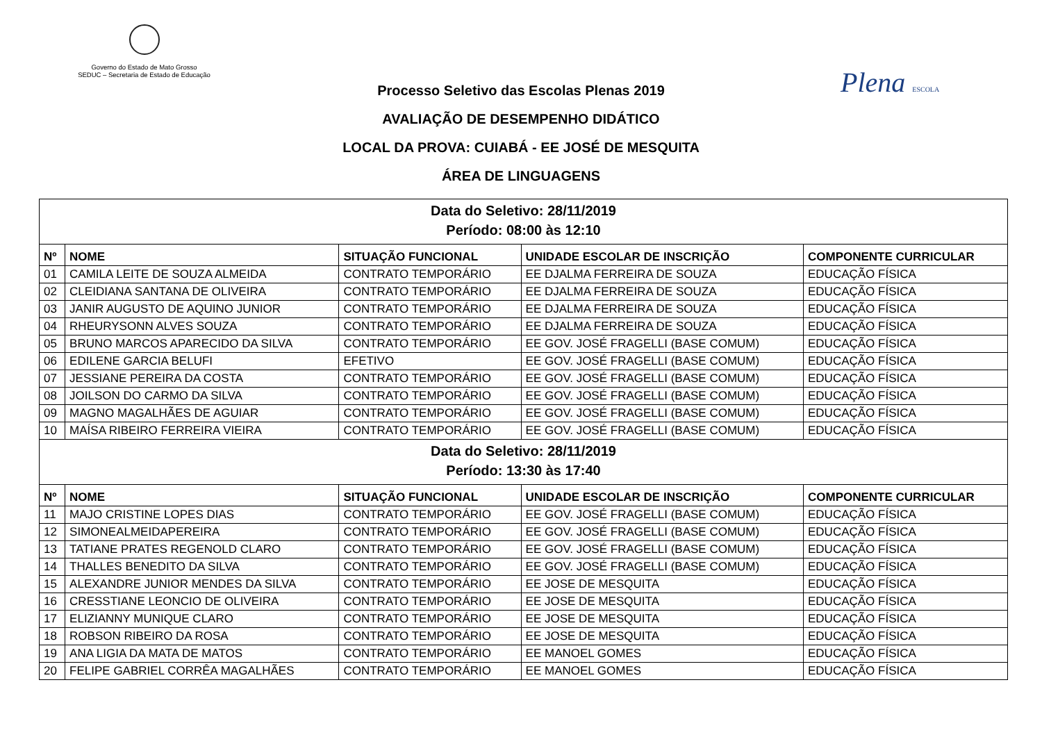Governo do Estado de Mato Grosso
SEDUC – Secretaria de Estado de Educação
Plena ESCOLA
Processo Seletivo das Escolas Plenas 2019
AVALIAÇÃO DE DESEMPENHO DIDÁTICO
LOCAL DA PROVA: CUIABÁ - EE JOSÉ DE MESQUITA
ÁREA DE LINGUAGENS
| Data do Seletivo: 28/11/2019 Período: 08:00 às 12:10 | | | | |
| Nº | NOME | SITUAÇÃO FUNCIONAL | UNIDADE ESCOLAR DE INSCRIÇÃO | COMPONENTE CURRICULAR |
| 01 | CAMILA LEITE DE SOUZA ALMEIDA | CONTRATO TEMPORÁRIO | EE DJALMA FERREIRA DE SOUZA | EDUCAÇÃO FÍSICA |
| 02 | CLEIDIANA SANTANA DE OLIVEIRA | CONTRATO TEMPORÁRIO | EE DJALMA FERREIRA DE SOUZA | EDUCAÇÃO FÍSICA |
| 03 | JANIR AUGUSTO DE AQUINO JUNIOR | CONTRATO TEMPORÁRIO | EE DJALMA FERREIRA DE SOUZA | EDUCAÇÃO FÍSICA |
| 04 | RHEURYSONN ALVES SOUZA | CONTRATO TEMPORÁRIO | EE DJALMA FERREIRA DE SOUZA | EDUCAÇÃO FÍSICA |
| 05 | BRUNO MARCOS APARECIDO DA SILVA | CONTRATO TEMPORÁRIO | EE GOV. JOSÉ FRAGELLI (BASE COMUM) | EDUCAÇÃO FÍSICA |
| 06 | EDILENE GARCIA BELUFI | EFETIVO | EE GOV. JOSÉ FRAGELLI (BASE COMUM) | EDUCAÇÃO FÍSICA |
| 07 | JESSIANE PEREIRA DA COSTA | CONTRATO TEMPORÁRIO | EE GOV. JOSÉ FRAGELLI (BASE COMUM) | EDUCAÇÃO FÍSICA |
| 08 | JOILSON DO CARMO DA SILVA | CONTRATO TEMPORÁRIO | EE GOV. JOSÉ FRAGELLI (BASE COMUM) | EDUCAÇÃO FÍSICA |
| 09 | MAGNO MAGALHÃES DE AGUIAR | CONTRATO TEMPORÁRIO | EE GOV. JOSÉ FRAGELLI (BASE COMUM) | EDUCAÇÃO FÍSICA |
| 10 | MAÍSA RIBEIRO FERREIRA VIEIRA | CONTRATO TEMPORÁRIO | EE GOV. JOSÉ FRAGELLI (BASE COMUM) | EDUCAÇÃO FÍSICA |
| Data do Seletivo: 28/11/2019 Período: 13:30 às 17:40 | | | | |
| Nº | NOME | SITUAÇÃO FUNCIONAL | UNIDADE ESCOLAR DE INSCRIÇÃO | COMPONENTE CURRICULAR |
| 11 | MAJO CRISTINE LOPES DIAS | CONTRATO TEMPORÁRIO | EE GOV. JOSÉ FRAGELLI (BASE COMUM) | EDUCAÇÃO FÍSICA |
| 12 | SIMONEALMEIDAPEREIRA | CONTRATO TEMPORÁRIO | EE GOV. JOSÉ FRAGELLI (BASE COMUM) | EDUCAÇÃO FÍSICA |
| 13 | TATIANE PRATES REGENOLD CLARO | CONTRATO TEMPORÁRIO | EE GOV. JOSÉ FRAGELLI (BASE COMUM) | EDUCAÇÃO FÍSICA |
| 14 | THALLES BENEDITO DA SILVA | CONTRATO TEMPORÁRIO | EE GOV. JOSÉ FRAGELLI (BASE COMUM) | EDUCAÇÃO FÍSICA |
| 15 | ALEXANDRE JUNIOR MENDES DA SILVA | CONTRATO TEMPORÁRIO | EE JOSE DE MESQUITA | EDUCAÇÃO FÍSICA |
| 16 | CRESSTIANE LEONCIO DE OLIVEIRA | CONTRATO TEMPORÁRIO | EE JOSE DE MESQUITA | EDUCAÇÃO FÍSICA |
| 17 | ELIZIANNY MUNIQUE CLARO | CONTRATO TEMPORÁRIO | EE JOSE DE MESQUITA | EDUCAÇÃO FÍSICA |
| 18 | ROBSON RIBEIRO DA ROSA | CONTRATO TEMPORÁRIO | EE JOSE DE MESQUITA | EDUCAÇÃO FÍSICA |
| 19 | ANA LIGIA DA MATA DE MATOS | CONTRATO TEMPORÁRIO | EE MANOEL GOMES | EDUCAÇÃO FÍSICA |
| 20 | FELIPE GABRIEL CORRÊA MAGALHÃES | CONTRATO TEMPORÁRIO | EE MANOEL GOMES | EDUCAÇÃO FÍSICA |